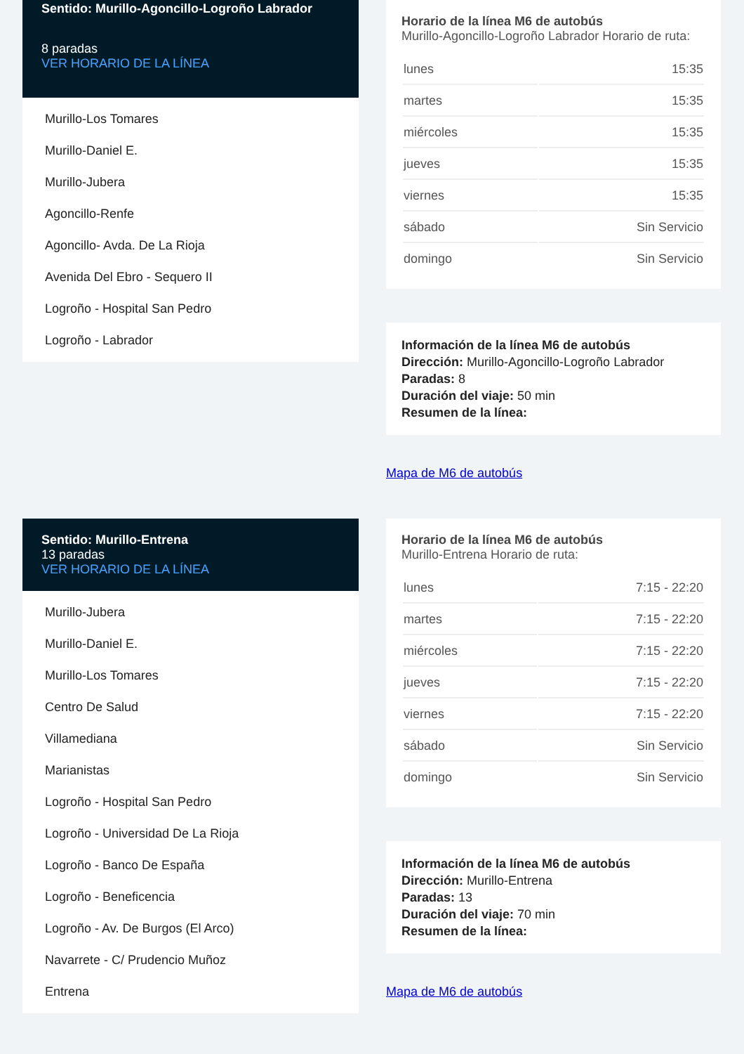Sentido: Murillo-Agoncillo-Logroño Labrador
8 paradas
VER HORARIO DE LA LÍNEA
Murillo-Los Tomares
Murillo-Daniel E.
Murillo-Jubera
Agoncillo-Renfe
Agoncillo- Avda. De La Rioja
Avenida Del Ebro - Sequero II
Logroño - Hospital San Pedro
Logroño - Labrador
Horario de la línea M6 de autobús
Murillo-Agoncillo-Logroño Labrador Horario de ruta:
| lunes | 15:35 |
| martes | 15:35 |
| miércoles | 15:35 |
| jueves | 15:35 |
| viernes | 15:35 |
| sábado | Sin Servicio |
| domingo | Sin Servicio |
Información de la línea M6 de autobús
Dirección: Murillo-Agoncillo-Logroño Labrador
Paradas: 8
Duración del viaje: 50 min
Resumen de la línea:
Mapa de M6 de autobús
Sentido: Murillo-Entrena
13 paradas
VER HORARIO DE LA LÍNEA
Murillo-Jubera
Murillo-Daniel E.
Murillo-Los Tomares
Centro De Salud
Villamediana
Marianistas
Logroño - Hospital San Pedro
Logroño - Universidad De La Rioja
Logroño - Banco De España
Logroño - Beneficencia
Logroño - Av. De Burgos (El Arco)
Navarrete - C/ Prudencio Muñoz
Entrena
Horario de la línea M6 de autobús
Murillo-Entrena Horario de ruta:
| lunes | 7:15 - 22:20 |
| martes | 7:15 - 22:20 |
| miércoles | 7:15 - 22:20 |
| jueves | 7:15 - 22:20 |
| viernes | 7:15 - 22:20 |
| sábado | Sin Servicio |
| domingo | Sin Servicio |
Información de la línea M6 de autobús
Dirección: Murillo-Entrena
Paradas: 13
Duración del viaje: 70 min
Resumen de la línea:
Mapa de M6 de autobús